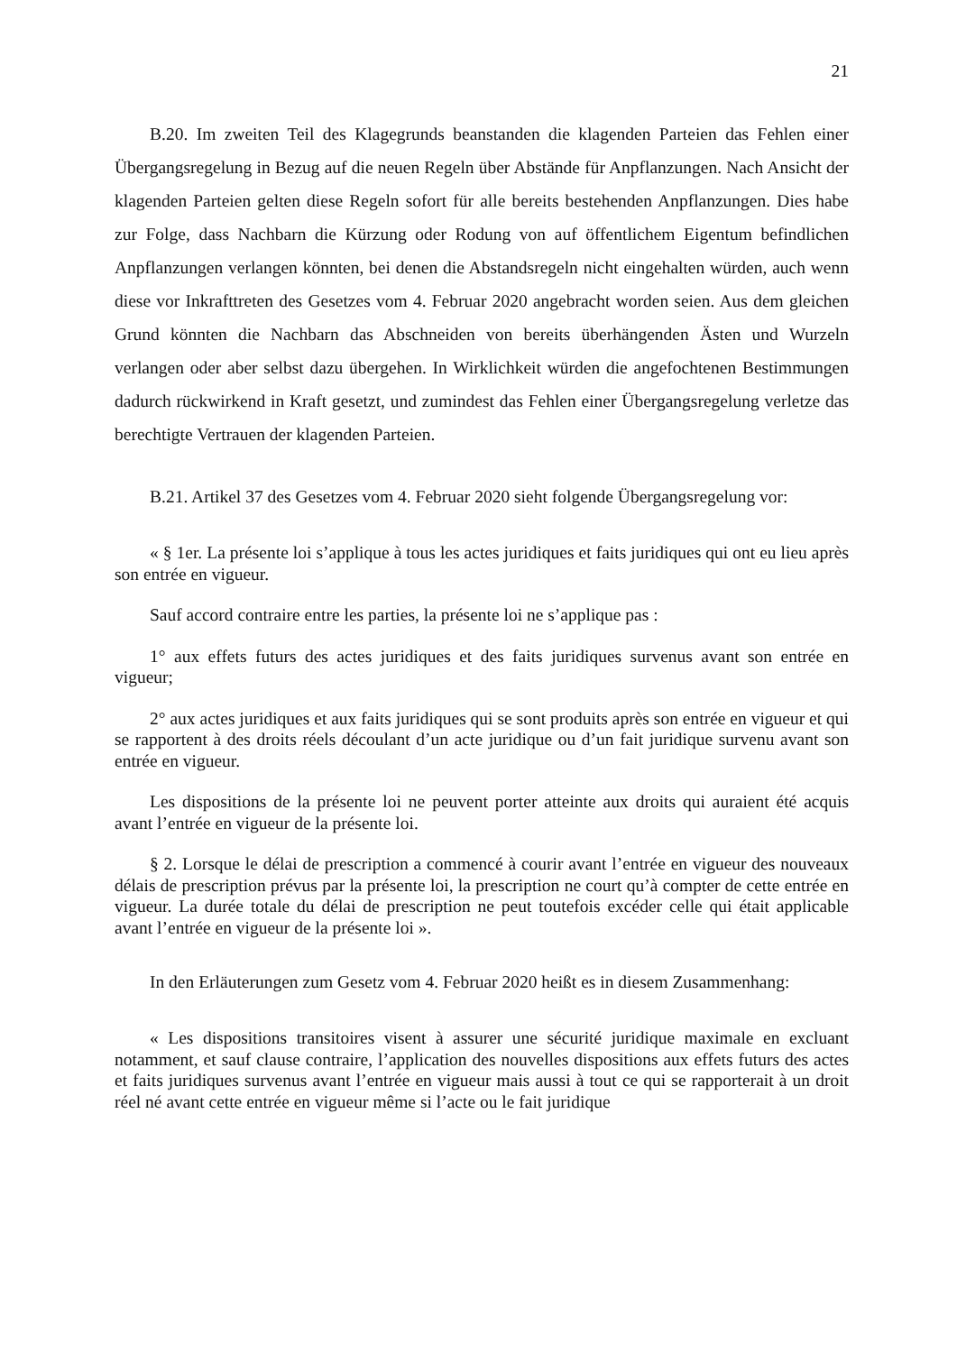21
B.20. Im zweiten Teil des Klagegrunds beanstanden die klagenden Parteien das Fehlen einer Übergangsregelung in Bezug auf die neuen Regeln über Abstände für Anpflanzungen. Nach Ansicht der klagenden Parteien gelten diese Regeln sofort für alle bereits bestehenden Anpflanzungen. Dies habe zur Folge, dass Nachbarn die Kürzung oder Rodung von auf öffentlichem Eigentum befindlichen Anpflanzungen verlangen könnten, bei denen die Abstandsregeln nicht eingehalten würden, auch wenn diese vor Inkrafttreten des Gesetzes vom 4. Februar 2020 angebracht worden seien. Aus dem gleichen Grund könnten die Nachbarn das Abschneiden von bereits überhängenden Ästen und Wurzeln verlangen oder aber selbst dazu übergehen. In Wirklichkeit würden die angefochtenen Bestimmungen dadurch rückwirkend in Kraft gesetzt, und zumindest das Fehlen einer Übergangsregelung verletze das berechtigte Vertrauen der klagenden Parteien.
B.21. Artikel 37 des Gesetzes vom 4. Februar 2020 sieht folgende Übergangsregelung vor:
« § 1er. La présente loi s’applique à tous les actes juridiques et faits juridiques qui ont eu lieu après son entrée en vigueur.
Sauf accord contraire entre les parties, la présente loi ne s’applique pas :
1° aux effets futurs des actes juridiques et des faits juridiques survenus avant son entrée en vigueur;
2° aux actes juridiques et aux faits juridiques qui se sont produits après son entrée en vigueur et qui se rapportent à des droits réels découlant d’un acte juridique ou d’un fait juridique survenu avant son entrée en vigueur.
Les dispositions de la présente loi ne peuvent porter atteinte aux droits qui auraient été acquis avant l’entrée en vigueur de la présente loi.
§ 2. Lorsque le délai de prescription a commencé à courir avant l’entrée en vigueur des nouveaux délais de prescription prévus par la présente loi, la prescription ne court qu’à compter de cette entrée en vigueur. La durée totale du délai de prescription ne peut toutefois excéder celle qui était applicable avant l’entrée en vigueur de la présente loi ».
In den Erläuterungen zum Gesetz vom 4. Februar 2020 heißt es in diesem Zusammenhang:
« Les dispositions transitoires visent à assurer une sécurité juridique maximale en excluant notamment, et sauf clause contraire, l’application des nouvelles dispositions aux effets futurs des actes et faits juridiques survenus avant l’entrée en vigueur mais aussi à tout ce qui se rapporterait à un droit réel né avant cette entrée en vigueur même si l’acte ou le fait juridique